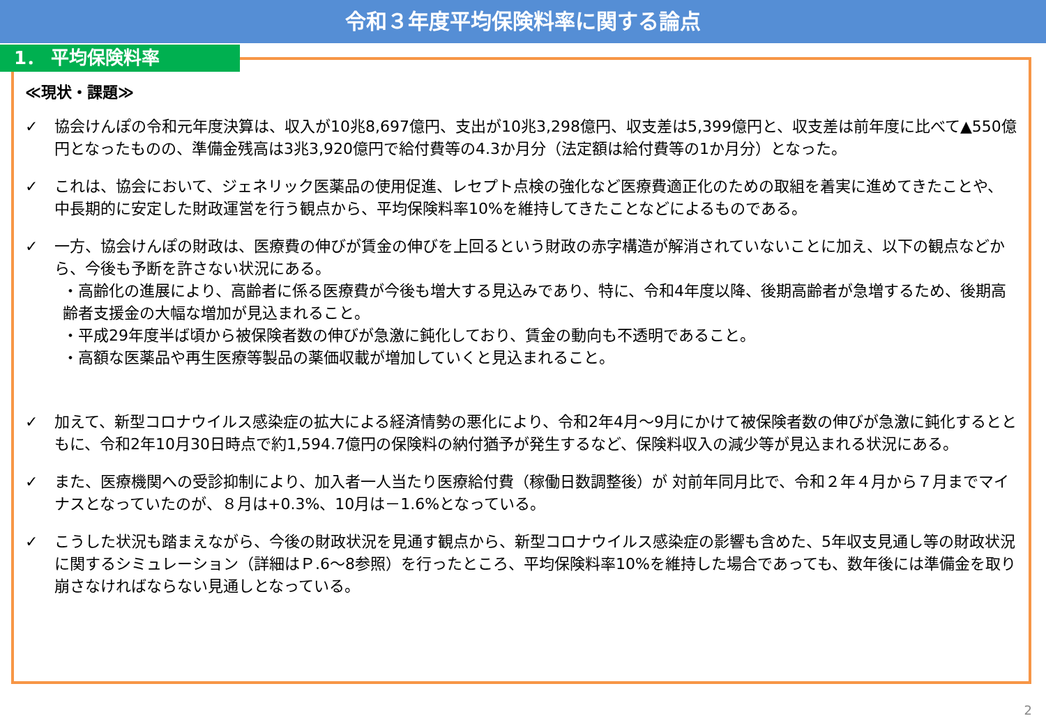令和３年度平均保険料率に関する論点
1． 平均保険料率
≪現状・課題≫
✓ 協会けんぽの令和元年度決算は、収入が10兆8,697億円、支出が10兆3,298億円、収支差は5,399億円と、収支差は前年度に比べて▲550億円となったものの、準備金残高は3兆3,920億円で給付費等の4.3か月分（法定額は給付費等の1か月分）となった。
✓ これは、協会において、ジェネリック医薬品の使用促進、レセプト点検の強化など医療費適正化のための取組を着実に進めてきたことや、中長期的に安定した財政運営を行う観点から、平均保険料率10%を維持してきたことなどによるものである。
✓ 一方、協会けんぽの財政は、医療費の伸びが賃金の伸びを上回るという財政の赤字構造が解消されていないことに加え、以下の観点などから、今後も予断を許さない状況にある。
・高齢化の進展により、高齢者に係る医療費が今後も増大する見込みであり、特に、令和4年度以降、後期高齢者が急増するため、後期高齢者支援金の大幅な増加が見込まれること。
・平成29年度半ば頃から被保険者数の伸びが急激に鈍化しており、賃金の動向も不透明であること。
・高額な医薬品や再生医療等製品の薬価収載が増加していくと見込まれること。
✓ 加えて、新型コロナウイルス感染症の拡大による経済情勢の悪化により、令和2年4月～9月にかけて被保険者数の伸びが急激に鈍化するとともに、令和2年10月30日時点で約1,594.7億円の保険料の納付猶予が発生するなど、保険料収入の減少等が見込まれる状況にある。
✓ また、医療機関への受診抑制により、加入者一人当たり医療給付費（稼働日数調整後）が 対前年同月比で、令和２年４月から７月までマイナスとなっていたのが、８月は+0.3%、10月は－1.6%となっている。
✓ こうした状況も踏まえながら、今後の財政状況を見通す観点から、新型コロナウイルス感染症の影響も含めた、5年収支見通し等の財政状況に関するシミュレーション（詳細はＰ.6～8参照）を行ったところ、平均保険料率10%を維持した場合であっても、数年後には準備金を取り崩さなければならない見通しとなっている。
2